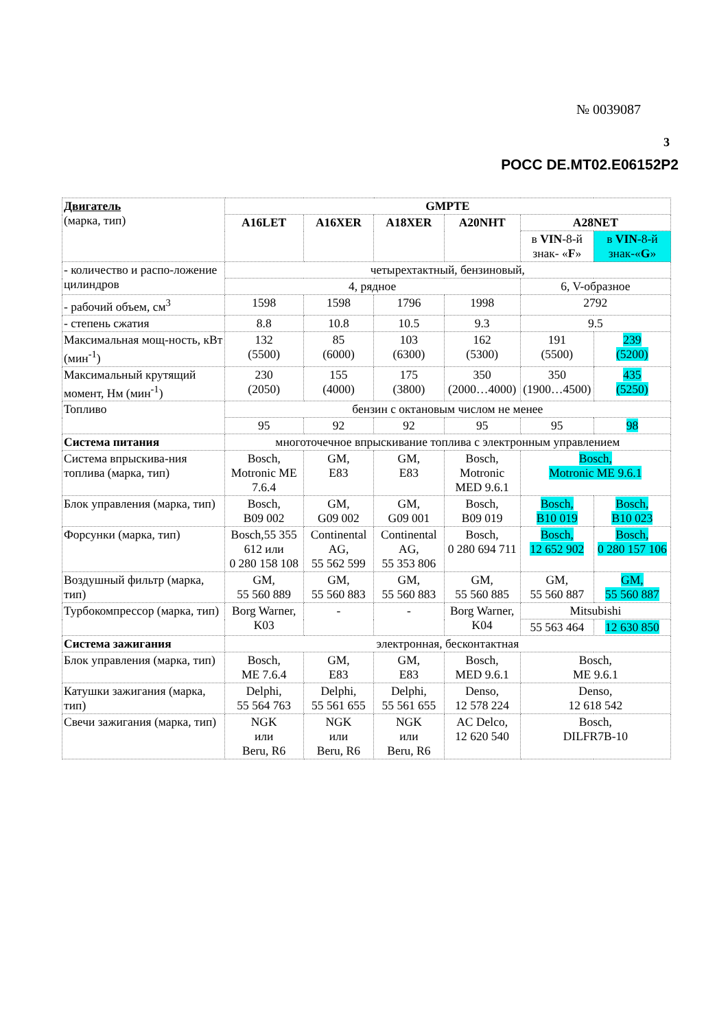№ 0039087
3
РОСС DE.MT02.E06152P2
| Двигатель (марка, тип) | GMPTE | | | | | | |
| | A16LET | A16XER | A18XER | A20NHT | A28NET | | |
| | | | | | в VIN -8-й знак- « F » | | в VIN -8-й знак-« G » |
| - количество и распо-ложение цилиндров | четырехтактный, бензиновый, | | | | | | |
| | 4, рядное | | | | 6, V-образное | | |
| - рабочий объем, см<sup>3</sup> | 1598 | 1598 | 1796 | 1998 | 2792 | | |
| - степень сжатия | 8.8 | 10.8 | 10.5 | 9.3 | 9.5 | | |
| Максимальная мощ-ность, кВт (мин<sup>-1</sup>) | 132 (5500) | 85 (6000) | 103 (6300) | 162 (5300) | 191 (5500) | | 239 (5200) |
| Максимальный крутящий момент, Нм (мин<sup>-1</sup>) | 230 (2050) | 155 (4000) | 175 (3800) | 350 (2000…4000) | 350 (1900…4500) | | 435 (5250) |
| Топливо | бензин с октановым числом не менее | | | | | | |
| | 95 | 92 | 92 | 95 | 95 | | 98 |
| Система питания | многоточечное впрыскивание топлива с электронным управлением | | | | | | |
| Система впрыскива-ния топлива (марка, тип) | Bosch, Motronic ME 7.6.4 | GM, E83 | GM, E83 | Bosch, Motronic MED 9.6.1 | Bosch, Motronic ME 9.6.1 | | |
| Блок управления (марка, тип) | Bosch, B09 002 | GM, G09 002 | GM, G09 001 | Bosch, B09 019 | Bosch, B10 019 | | Bosch, B10 023 |
| Форсунки (марка, тип) | Bosch,55 355 612 или 0 280 158 108 | Continental AG, 55 562 599 | Continental AG, 55 353 806 | Bosch, 0 280 694 711 | Bosch, 12 652 902 | | Bosch, 0 280 157 106 |
| Воздушный фильтр (марка, тип) | GM, 55 560 889 | GM, 55 560 883 | GM, 55 560 883 | GM, 55 560 885 | GM, 55 560 887 | | GM, 55 560 887 |
| Турбокомпрессор (марка, тип) | Borg Warner, K03 | - | - | Borg Warner, K04 | Mitsubishi | | |
| | | | | | 55 563 464 | 12 630 850 | |
| Система зажигания | электронная, бесконтактная | | | | | | |
| Блок управления (марка, тип) | Bosch, ME 7.6.4 | GM, E83 | GM, E83 | Bosch, MED 9.6.1 | Bosch, ME 9.6.1 | | |
| Катушки зажигания (марка, тип) | Delphi, 55 564 763 | Delphi, 55 561 655 | Delphi, 55 561 655 | Denso, 12 578 224 | Denso, 12 618 542 | | |
| Свечи зажигания (марка, тип) | NGK или Beru, R6 | NGK или Beru, R6 | NGK или Beru, R6 | AC Delco, 12 620 540 | Bosch, DILFR7B-10 | | |